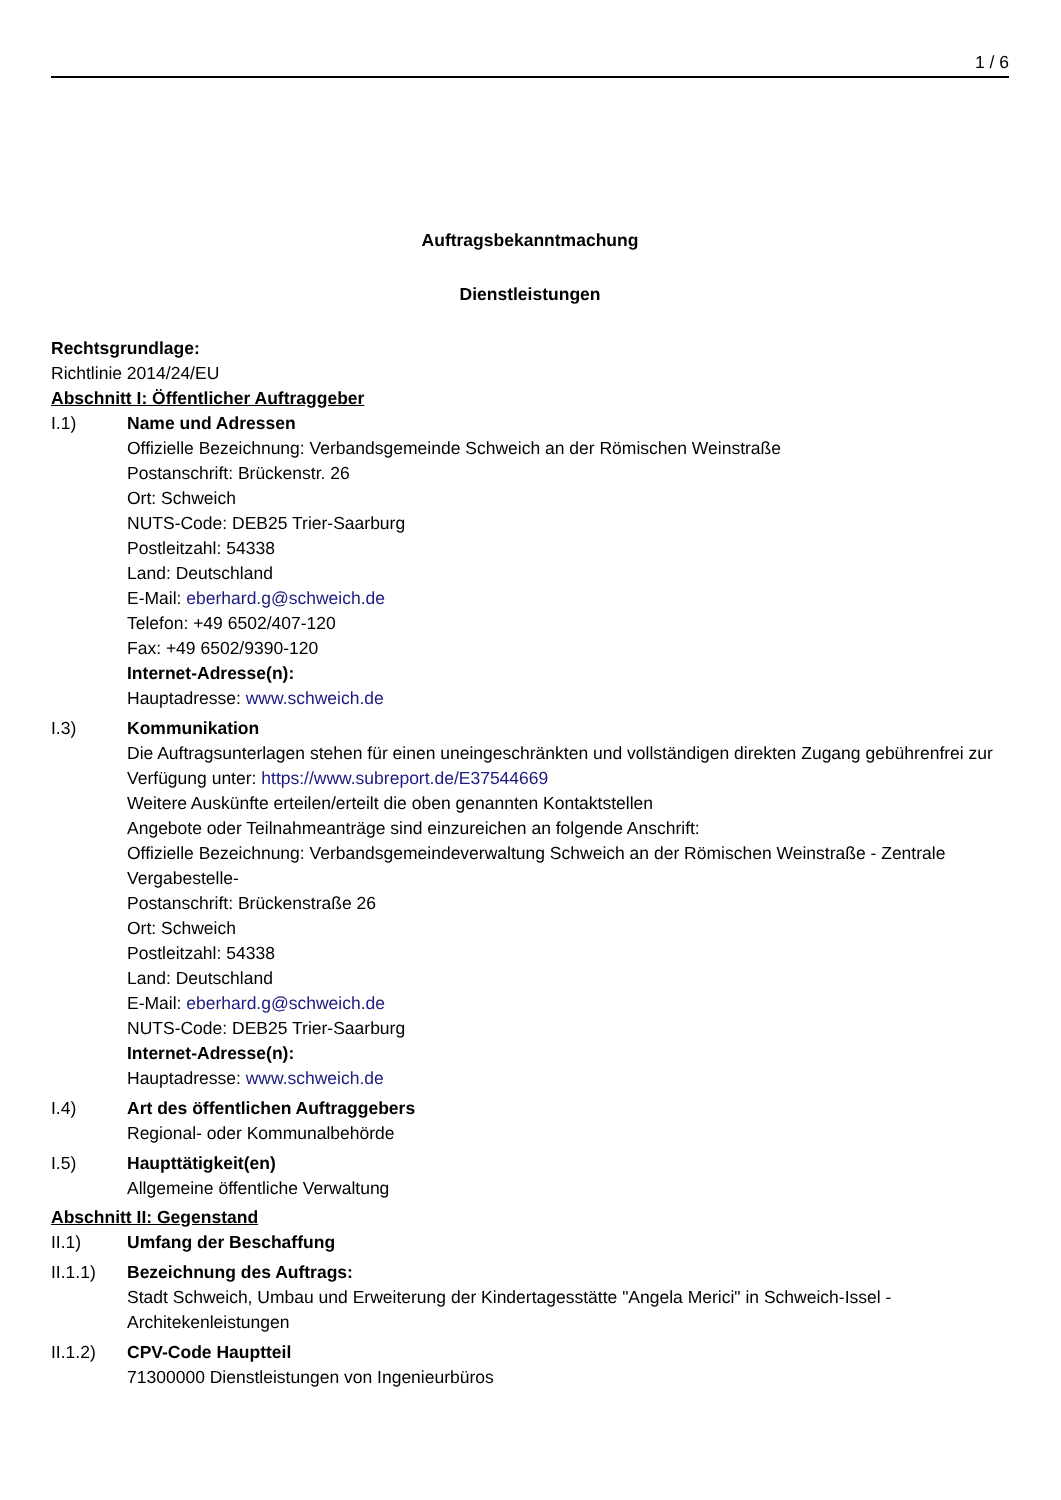1 / 6
Auftragsbekanntmachung
Dienstleistungen
Rechtsgrundlage:
Richtlinie 2014/24/EU
Abschnitt I: Öffentlicher Auftraggeber
I.1) Name und Adressen
Offizielle Bezeichnung: Verbandsgemeinde Schweich an der Römischen Weinstraße
Postanschrift: Brückenstr. 26
Ort: Schweich
NUTS-Code: DEB25 Trier-Saarburg
Postleitzahl: 54338
Land: Deutschland
E-Mail: eberhard.g@schweich.de
Telefon: +49 6502/407-120
Fax: +49 6502/9390-120
Internet-Adresse(n):
Hauptadresse: www.schweich.de
I.3) Kommunikation
Die Auftragsunterlagen stehen für einen uneingeschränkten und vollständigen direkten Zugang gebührenfrei zur Verfügung unter: https://www.subreport.de/E37544669
Weitere Auskünfte erteilen/erteilt die oben genannten Kontaktstellen
Angebote oder Teilnahmeanträge sind einzureichen an folgende Anschrift:
Offizielle Bezeichnung: Verbandsgemeindeverwaltung Schweich an der Römischen Weinstraße - Zentrale Vergabestelle-
Postanschrift: Brückenstraße 26
Ort: Schweich
Postleitzahl: 54338
Land: Deutschland
E-Mail: eberhard.g@schweich.de
NUTS-Code: DEB25 Trier-Saarburg
Internet-Adresse(n):
Hauptadresse: www.schweich.de
I.4) Art des öffentlichen Auftraggebers
Regional- oder Kommunalbehörde
I.5) Haupttätigkeit(en)
Allgemeine öffentliche Verwaltung
Abschnitt II: Gegenstand
II.1) Umfang der Beschaffung
II.1.1) Bezeichnung des Auftrags:
Stadt Schweich, Umbau und Erweiterung der Kindertagesstätte "Angela Merici" in Schweich-Issel - Architekenleistungen
II.1.2) CPV-Code Hauptteil
71300000 Dienstleistungen von Ingenieurbüros